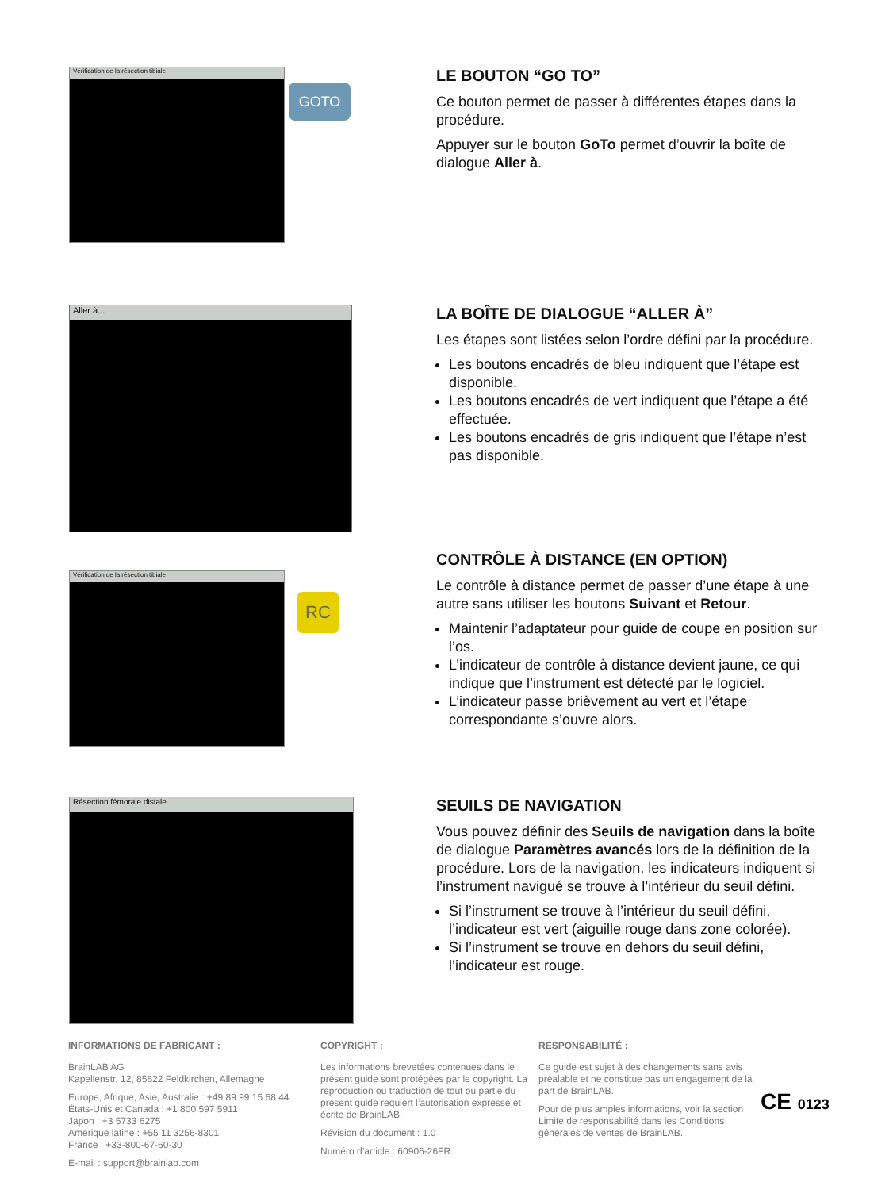Vérification de la résection tibiale
GOTO
LE BOUTON “GO TO”
Ce bouton permet de passer à différentes étapes dans la procédure.
Appuyer sur le bouton GoTo permet d’ouvrir la boîte de dialogue Aller à.
Aller à...
LA BOÎTE DE DIALOGUE “ALLER À”
Les étapes sont listées selon l’ordre défini par la procédure.
Les boutons encadrés de bleu indiquent que l’étape est disponible.
Les boutons encadrés de vert indiquent que l’étape a été effectuée.
Les boutons encadrés de gris indiquent que l’étape n’est pas disponible.
Vérification de la résection tibiale
RC
CONTRÔLE À DISTANCE (EN OPTION)
Le contrôle à distance permet de passer d’une étape à une autre sans utiliser les boutons Suivant et Retour.
Maintenir l’adaptateur pour guide de coupe en position sur l’os.
L’indicateur de contrôle à distance devient jaune, ce qui indique que l’instrument est détecté par le logiciel.
L’indicateur passe brièvement au vert et l’étape correspondante s’ouvre alors.
Résection fémorale distale
SEUILS DE NAVIGATION
Vous pouvez définir des Seuils de navigation dans la boîte de dialogue Paramètres avancés lors de la définition de la procédure. Lors de la navigation, les indicateurs indiquent si l’instrument navigué se trouve à l’intérieur du seuil défini.
Si l’instrument se trouve à l’intérieur du seuil défini, l’indicateur est vert (aiguille rouge dans zone colorée).
Si l’instrument se trouve en dehors du seuil défini, l’indicateur est rouge.
INFORMATIONS DE FABRICANT :
BrainLAB AG
Kapellenstr. 12, 85622 Feldkirchen, Allemagne
Europe, Afrique, Asie, Australie : +49 89 99 15 68 44
États-Unis et Canada : +1 800 597 5911
Japon : +3 5733 6275
Amérique latine : +55 11 3256-8301
France : +33-800-67-60-30
E-mail : support@brainlab.com
COPYRIGHT :
Les informations brevetées contenues dans le présent guide sont protégées par le copyright. La reproduction ou traduction de tout ou partie du présent guide requiert l’autorisation expresse et écrite de BrainLAB.
Révision du document : 1.0
Numéro d’article : 60906-26FR
RESPONSABILITÉ :
Ce guide est sujet à des changements sans avis préalable et ne constitue pas un engagement de la part de BrainLAB.
Pour de plus amples informations, voir la section Limite de responsabilité dans les Conditions générales de ventes de BrainLAB.
CE 0123